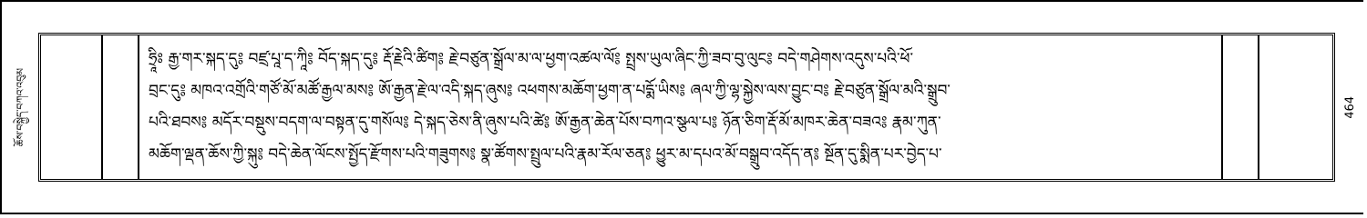ཆོས་བསྐྱེད་བཀའ་འབུམ
ཧྲཱིཿ རྒྱ་གར་སྐད་དུ༔ བཛྲ་པཱ་ད་ཀཱི༔ བོད་སྐད་དུ༔ རྡོ་རྗེའི་ཚིག༔ རྗེ་བཙུན་སྒྲོལ་མ་ལ་ཕྱག་འཚལ་ལོ༔ སྤྲས་ཡུལ་ཞིང་ཀྱི་ཟབ་བུ་ལུང༔ བདེ་གཤེགས་འདུས་པའི་ཕོ་
བྲང་དུ༔ མཁའ་འགྲོའི་གཙོ་མོ་མཚོ་རྒྱལ་མས༔ ཨོ་རྒྱན་རྗེ་ལ་འདི་སྐད་ཞུས༔ འཕགས་མཆོག་ཕྱག་ན་པདྨོ་ཡིས༔ ཞལ་ཀྱི་ལྷ་སྐྱེས་ལས་བྱུང་བ༔ རྗེ་བཙུན་སྒྲོལ་མའི་སྒྲུབ་
པའི་ཐབས༔ མདོར་བསྡུས་བདག་ལ་བསྟན་དུ་གསོལ༔ དེ་སྐད་ཅེས་ནི་ཞུས་པའི་ཚེ༔ ཨོ་རྒྱན་ཆེན་པོས་བཀའ་སྩལ་པ༔ ཉོན་ཅིག་རྡོ་མོ་མཁར་ཆེན་བཟའ༔ རྣམ་ཀུན་
མཆོག་ལྡན་ཆོས་ཀྱི་སྐུ༔ བདེ་ཆེན་ལོངས་སྤྱོད་རྫོགས་པའི་གཟུགས༔ སྣ་ཚོགས་སྤྲུལ་པའི་རྣམ་རོལ་ཅན༔ ཕྱུར་མ་དཔའ་མོ་བསྒྲུབ་འདོད་ན༔ སྔོན་དུ་སྨིན་པར་བྱེད་པ་
464